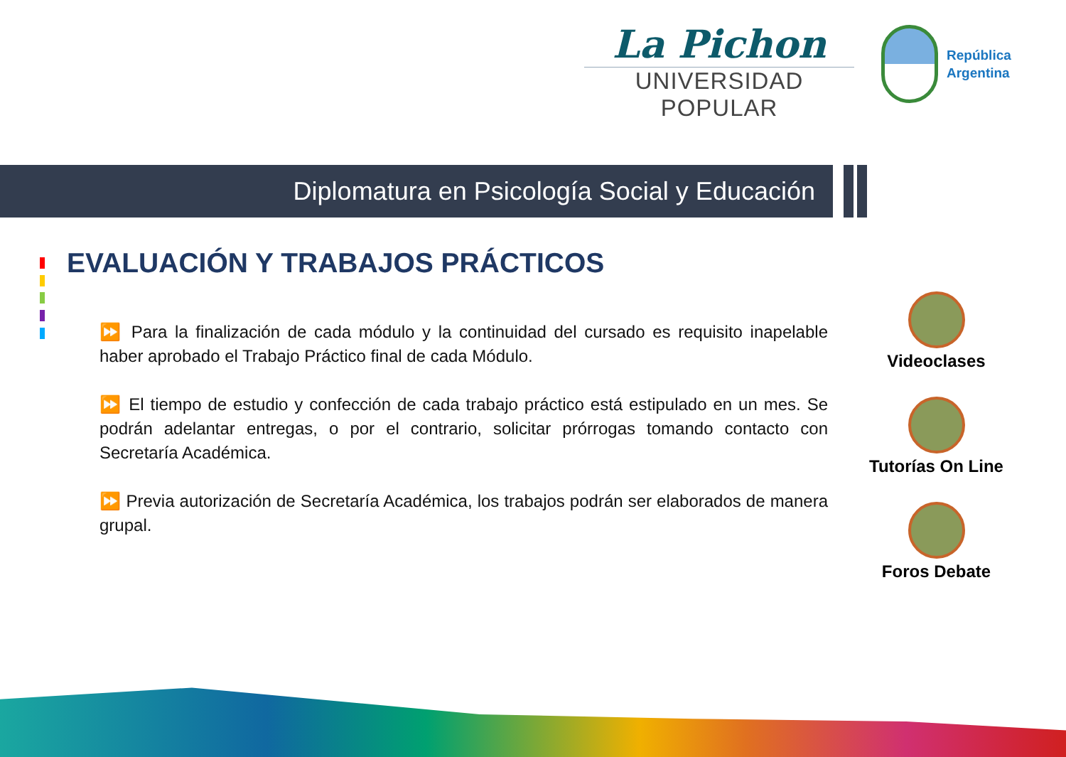La Pichon
UNIVERSIDAD POPULAR
República
Argentina
Diplomatura en Psicología Social y Educación
EVALUACIÓN Y TRABAJOS PRÁCTICOS
⏩ Para la finalización de cada módulo y la continuidad del cursado es requisito inapelable haber aprobado el Trabajo Práctico final de cada Módulo.
⏩ El tiempo de estudio y confección de cada trabajo práctico está estipulado en un mes. Se podrán adelantar entregas, o por el contrario, solicitar prórrogas tomando contacto con Secretaría Académica.
⏩ Previa autorización de Secretaría Académica, los trabajos podrán ser elaborados de manera grupal.
Videoclases
Tutorías On Line
Foros Debate